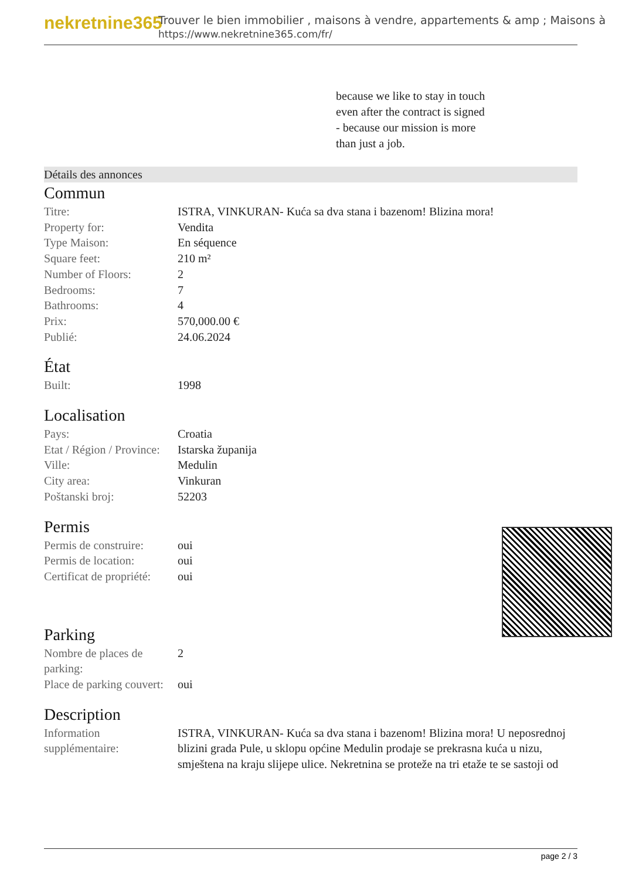nekretnine365
Trouver le bien immobilier , maisons à vendre, appartements & amp ; Maisons à
https://www.nekretnine365.com/fr/
because we like to stay in touch
even after the contract is signed
- because our mission is more
than just a job.
Détails des annonces
Commun
| Titre: | ISTRA, VINKURAN- Kuća sa dva stana i bazenom! Blizina mora! |
| Property for: | Vendita |
| Type Maison: | En séquence |
| Square feet: | 210 m² |
| Number of Floors: | 2 |
| Bedrooms: | 7 |
| Bathrooms: | 4 |
| Prix: | 570,000.00 € |
| Publié: | 24.06.2024 |
État
| Built: | 1998 |
Localisation
| Pays: | Croatia |
| Etat / Région / Province: | Istarska županija |
| Ville: | Medulin |
| City area: | Vinkuran |
| Poštanski broj: | 52203 |
Permis
| Permis de construire: | oui |
| Permis de location: | oui |
| Certificat de propriété: | oui |
Parking
| Nombre de places de parking: | 2 |
| Place de parking couvert: | oui |
Description
| Information supplémentaire: | ISTRA, VINKURAN- Kuća sa dva stana i bazenom! Blizina mora! U neposrednoj blizini grada Pule, u sklopu općine Medulin prodaje se prekrasna kuća u nizu, smještena na kraju slijepe ulice. Nekretnina se proteže na tri etaže te se sastoji od |
page 2 / 3